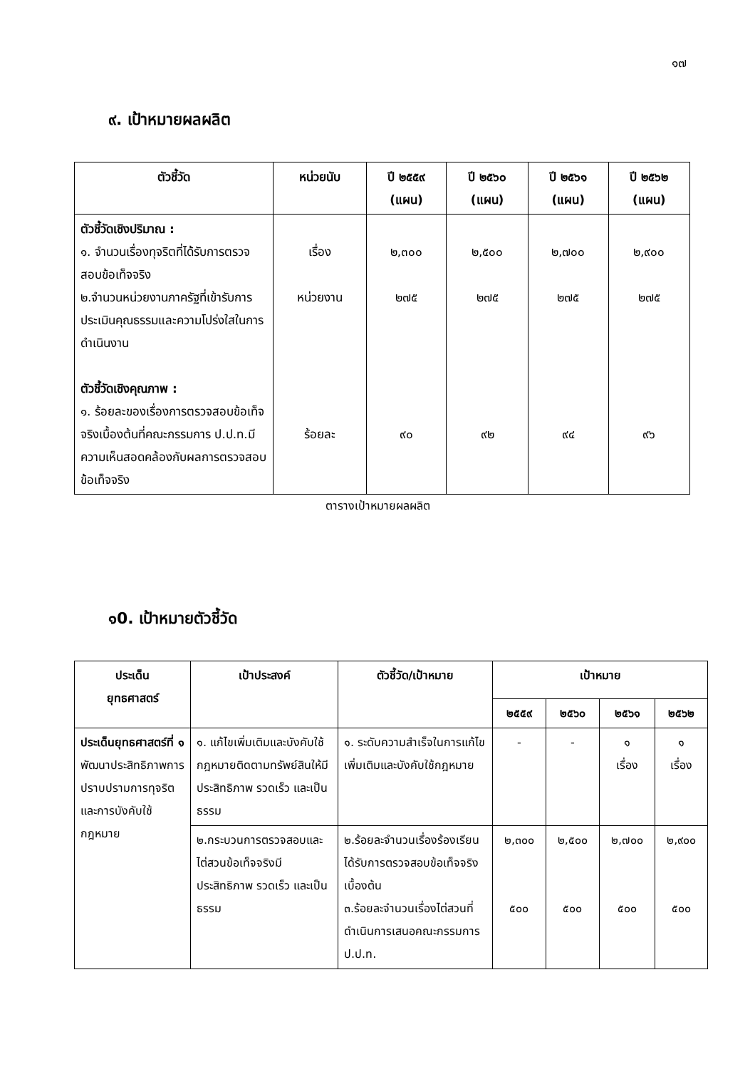๑๗
๙. เป้าหมายผลผลิต
| ตัวชี้วัด | หน่วยนับ | ปี ๒๕๕๙ (แผน) | ปี ๒๕๖๐ (แผน) | ปี ๒๕๖๑ (แผน) | ปี ๒๕๖๒ (แผน) |
| --- | --- | --- | --- | --- | --- |
| ตัวชี้วัดเชิงปริมาณ : ๑. จำนวนเรื่องทุจริตที่ได้รับการตรวจสอบข้อเท็จจริง ๒.จำนวนหน่วยงานภาครัฐที่เข้ารับการประเมินคุณธรรมและความโปร่งใสในการดำเนินงาน ตัวชี้วัดเชิงคุณภาพ : ๑. ร้อยละของเรื่องการตรวจสอบข้อเท็จจริงเบื้องต้นที่คณะกรรมการ ป.ป.ท.มีความเห็นสอดคล้องกับผลการตรวจสอบข้อเท็จจริง | เรื่อง หน่วยงาน ร้อยละ | ๒,๓๐๐ ๒๗๕ ๙๐ | ๒,๕๐๐ ๒๗๕ ๙๒ | ๒,๗๐๐ ๒๗๕ ๙๔ | ๒,๙๐๐ ๒๗๕ ๙๖ |
ตารางเป้าหมายผลผลิต
๑0. เป้าหมายตัวชี้วัด
| ประเด็น ยุทธศาสตร์ | เป้าประสงค์ | ตัวชี้วัด/เป้าหมาย | เป้าหมาย | | | |
| --- | --- | --- | --- | --- | --- | --- |
| | | | ๒๕๕๙ | ๒๕๖๐ | ๒๕๖๑ | ๒๕๖๒ |
| ประเด็นยุทธศาสตร์ที่ ๑ พัฒนาประสิทธิภาพการปราบปรามการทุจริตและการบังคับใช้กฎหมาย | ๑. แก้ไขเพิ่มเติมและบังคับใช้กฎหมายติดตามทรัพย์สินให้มีประสิทธิภาพ รวดเร็ว และเป็นธรรม | ๑. ระดับความสำเร็จในการแก้ไขเพิ่มเติมและบังคับใช้กฎหมาย | - | - | ๑ เรื่อง | ๑ เรื่อง |
| | ๒.กระบวนการตรวจสอบและไต่สวนข้อเท็จจริงมีประสิทธิภาพ รวดเร็ว และเป็นธรรม | ๒.ร้อยละจำนวนเรื่องร้องเรียนได้รับการตรวจสอบข้อเท็จจริงเบื้องต้น ๓.ร้อยละจำนวนเรื่องไต่สวนที่ดำเนินการเสนอคณะกรรมการ ป.ป.ท. | ๒,๓๐๐ ๕๐๐ | ๒,๕๐๐ ๕๐๐ | ๒,๗๐๐ ๕๐๐ | ๒,๙๐๐ ๕๐๐ |